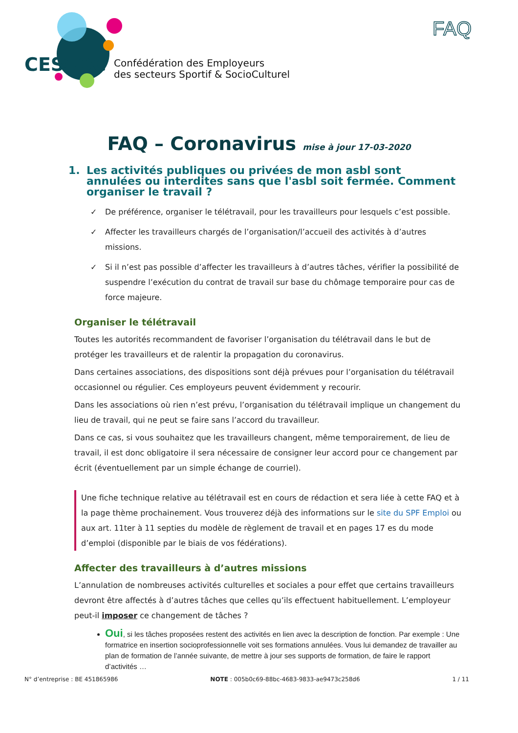CESSOC
Confédération des Employeurs
des secteurs Sportif & SocioCulturel
FAQ
FAQ – Coronavirus mise à jour 17-03-2020
1. Les activités publiques ou privées de mon asbl sont annulées ou interdites sans que l'asbl soit fermée. Comment organiser le travail ?
✓ De préférence, organiser le télétravail, pour les travailleurs pour lesquels c’est possible.
✓ Affecter les travailleurs chargés de l’organisation/l’accueil des activités à d’autres missions.
✓ Si il n’est pas possible d’affecter les travailleurs à d’autres tâches, vérifier la possibilité de suspendre l’exécution du contrat de travail sur base du chômage temporaire pour cas de force majeure.
Organiser le télétravail
Toutes les autorités recommandent de favoriser l’organisation du télétravail dans le but de protéger les travailleurs et de ralentir la propagation du coronavirus.
Dans certaines associations, des dispositions sont déjà prévues pour l’organisation du télétravail occasionnel ou régulier. Ces employeurs peuvent évidemment y recourir.
Dans les associations où rien n’est prévu, l’organisation du télétravail implique un changement du lieu de travail, qui ne peut se faire sans l’accord du travailleur.
Dans ce cas, si vous souhaitez que les travailleurs changent, même temporairement, de lieu de travail, il est donc obligatoire il sera nécessaire de consigner leur accord pour ce changement par écrit (éventuellement par un simple échange de courriel).
Une fiche technique relative au télétravail est en cours de rédaction et sera liée à cette FAQ et à la page thème prochainement. Vous trouverez déjà des informations sur le site du SPF Emploi ou aux art. 11ter à 11 septies du modèle de règlement de travail et en pages 17 es du mode d’emploi (disponible par le biais de vos fédérations).
Affecter des travailleurs à d’autres missions
L’annulation de nombreuses activités culturelles et sociales a pour effet que certains travailleurs devront être affectés à d’autres tâches que celles qu’ils effectuent habituellement. L’employeur peut-il imposer ce changement de tâches ?
Oui, si les tâches proposées restent des activités en lien avec la description de fonction. Par exemple : Une formatrice en insertion socioprofessionnelle voit ses formations annulées. Vous lui demandez de travailler au plan de formation de l’année suivante, de mettre à jour ses supports de formation, de faire le rapport d’activités …
N° d’entreprise : BE 451865986 NOTE : 005b0c69-88bc-4683-9833-ae9473c258d6 1 / 11